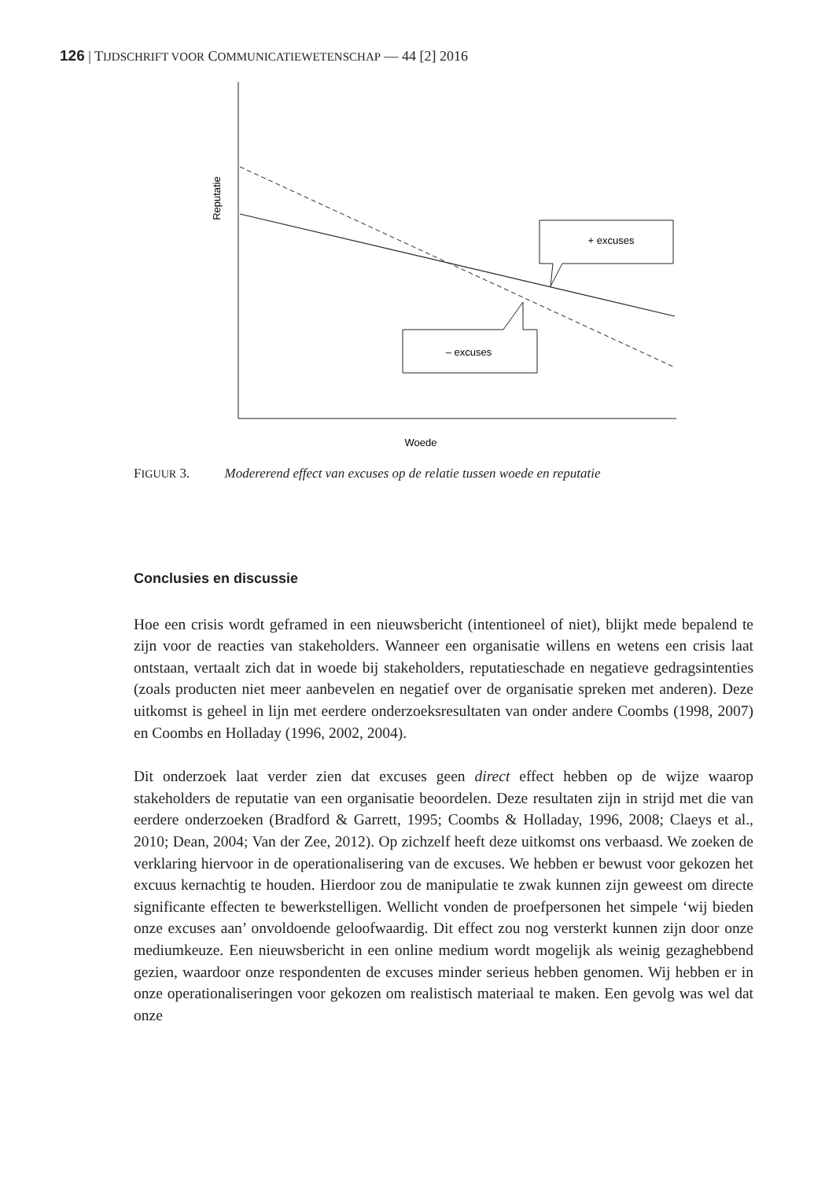126 | TIJDSCHRIFT VOOR COMMUNICATIEWETENSCHAP — 44 [2] 2016
Reputatie
Woede
+ excuses
– excuses
FIGUUR 3. Modererend effect van excuses op de relatie tussen woede en reputatie
Conclusies en discussie
Hoe een crisis wordt geframed in een nieuwsbericht (intentioneel of niet), blijkt mede bepalend te zijn voor de reacties van stakeholders. Wanneer een organisatie willens en wetens een crisis laat ontstaan, vertaalt zich dat in woede bij stakeholders, reputatieschade en negatieve gedragsintenties (zoals producten niet meer aanbevelen en negatief over de organisatie spreken met anderen). Deze uitkomst is geheel in lijn met eerdere onderzoeksresultaten van onder andere Coombs (1998, 2007) en Coombs en Holladay (1996, 2002, 2004).
Dit onderzoek laat verder zien dat excuses geen direct effect hebben op de wijze waarop stakeholders de reputatie van een organisatie beoordelen. Deze resultaten zijn in strijd met die van eerdere onderzoeken (Bradford & Garrett, 1995; Coombs & Holladay, 1996, 2008; Claeys et al., 2010; Dean, 2004; Van der Zee, 2012). Op zichzelf heeft deze uitkomst ons verbaasd. We zoeken de verklaring hiervoor in de operationalisering van de excuses. We hebben er bewust voor gekozen het excuus kernachtig te houden. Hierdoor zou de manipulatie te zwak kunnen zijn geweest om directe significante effecten te bewerkstelligen. Wellicht vonden de proefpersonen het simpele ‘wij bieden onze excuses aan’ onvoldoende geloofwaardig. Dit effect zou nog versterkt kunnen zijn door onze mediumkeuze. Een nieuwsbericht in een online medium wordt mogelijk als weinig gezaghebbend gezien, waardoor onze respondenten de excuses minder serieus hebben genomen. Wij hebben er in onze operationaliseringen voor gekozen om realistisch materiaal te maken. Een gevolg was wel dat onze